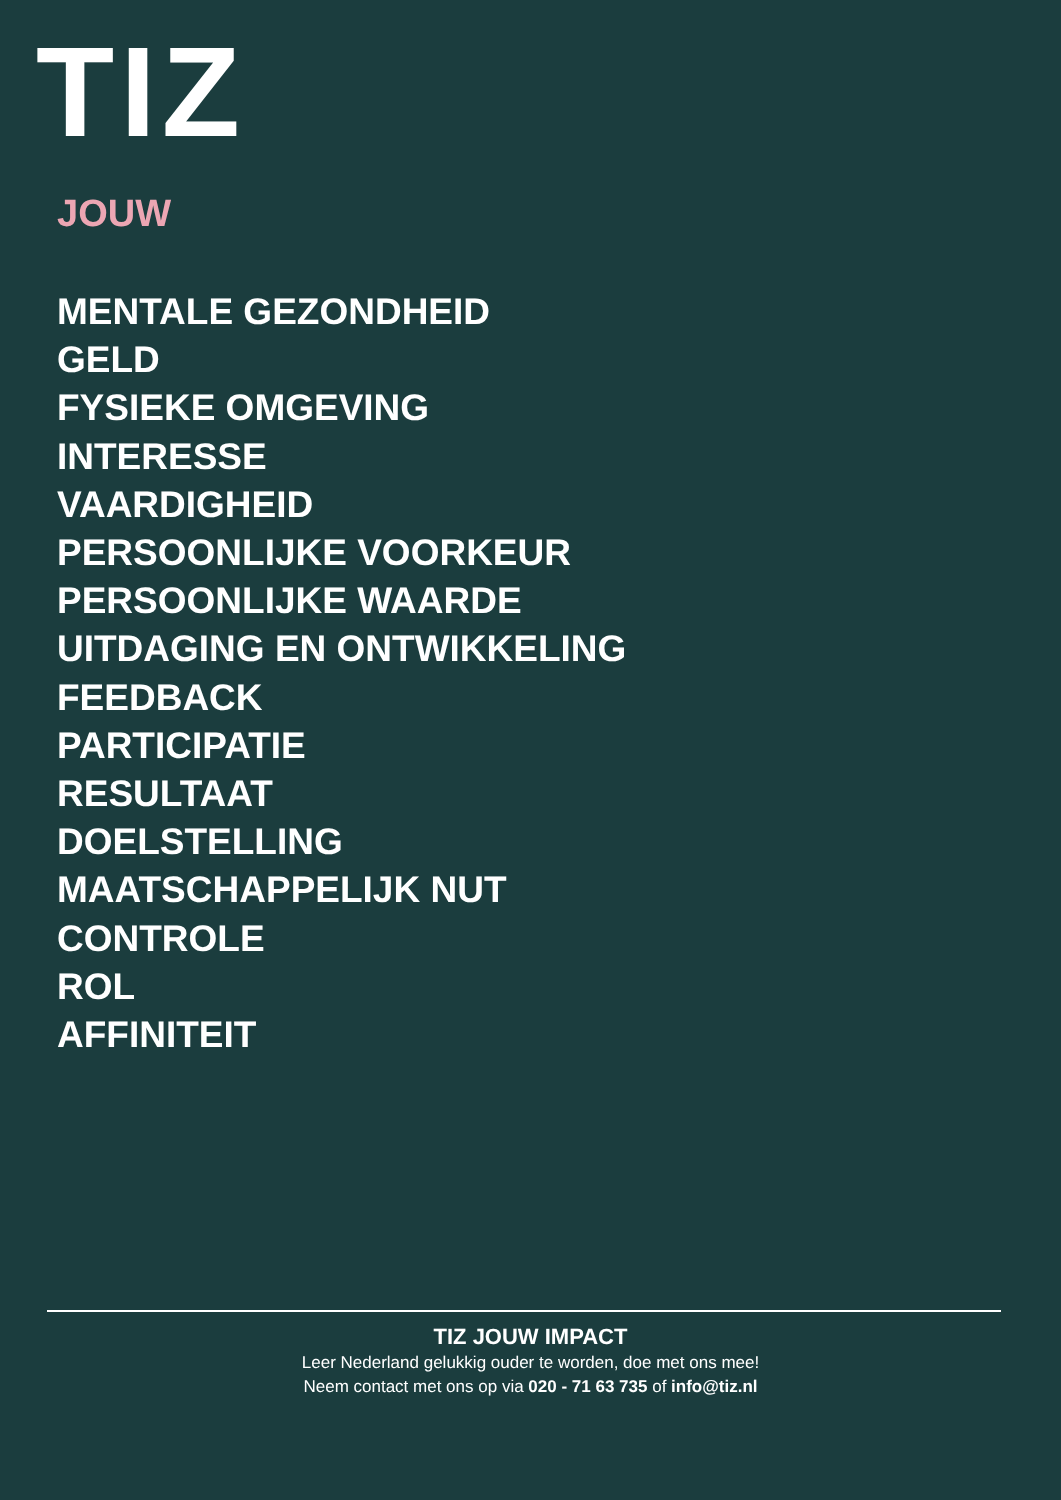TIZ
JOUW
MENTALE GEZONDHEID
GELD
FYSIEKE OMGEVING
INTERESSE
VAARDIGHEID
PERSOONLIJKE VOORKEUR
PERSOONLIJKE WAARDE
UITDAGING EN ONTWIKKELING
FEEDBACK
PARTICIPATIE
RESULTAAT
DOELSTELLING
MAATSCHAPPELIJK NUT
CONTROLE
ROL
AFFINITEIT
TIZ JOUW IMPACT
Leer Nederland gelukkig ouder te worden, doe met ons mee!
Neem contact met ons op via 020 - 71 63 735 of info@tiz.nl